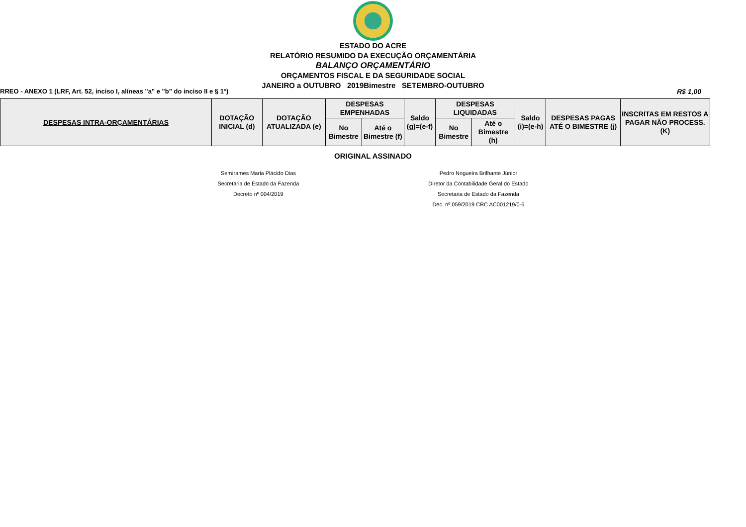ESTADO DO ACRE
RELATÓRIO RESUMIDO DA EXECUÇÃO ORÇAMENTÁRIA
BALANÇO ORÇAMENTÁRIO
ORÇAMENTOS FISCAL E DA SEGURIDADE SOCIAL
JANEIRO a OUTUBRO 2019Bimestre SETEMBRO-OUTUBRO
RREO - ANEXO 1 (LRF, Art. 52, inciso I, alíneas "a" e "b" do inciso II e § 1°) R$ 1,00
| DESPESAS INTRA-ORÇAMENTÁRIAS | DOTAÇÃO INICIAL (d) | DOTAÇÃO ATUALIZADA (e) | DESPESAS EMPENHADAS | | Saldo (g)=(e-f) | DESPESAS LIQUIDADAS | | Saldo (i)=(e-h) | DESPESAS PAGAS ATÉ O BIMESTRE (j) | INSCRITAS EM RESTOS A PAGAR NÃO PROCESS.(K) |
| --- | --- | --- | --- | --- | --- | --- | --- | --- | --- | --- |
| | | | No Bimestre | Até o Bimestre (f) | | No Bimestre | Até o Bimestre (h) | | | |
ORIGINAL ASSINADO
Semírames Maria Plácido Dias
Secretária de Estado da Fazenda
Decreto nº 004/2019
Pedro Nogueira Brilhante Júnior
Diretor da Contabilidade Geral do Estado
Secretaria de Estado da Fazenda
Dec. nº 059/2019 CRC AC001219/0-6